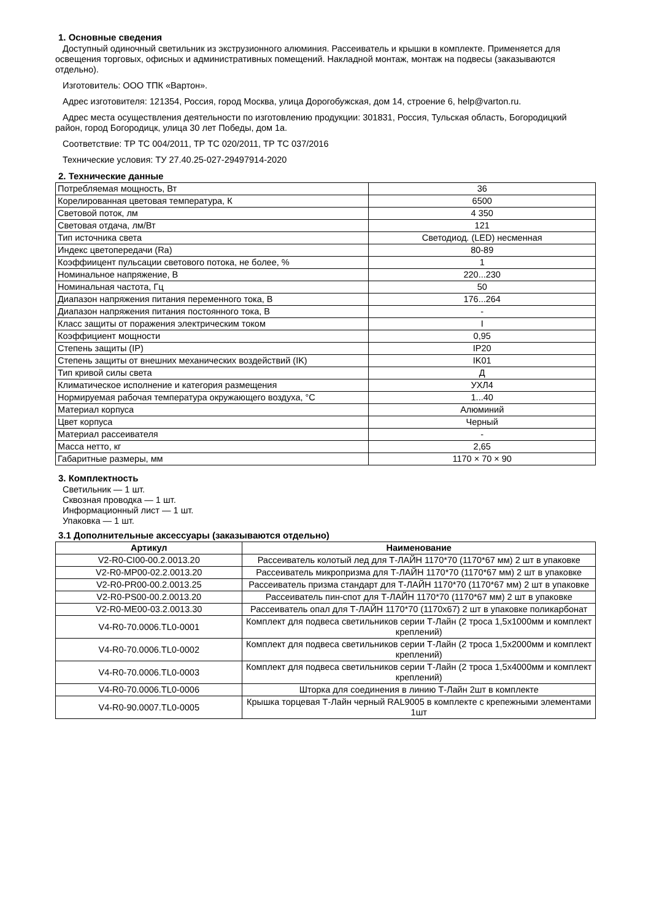1. Основные сведения
Доступный одиночный светильник из экструзионного алюминия. Рассеиватель и крышки в комплекте. Применяется для освещения торговых, офисных и административных помещений. Накладной монтаж, монтаж на подвесы (заказываются отдельно).
Изготовитель: ООО ТПК «Вартон».
Адрес изготовителя: 121354, Россия, город Москва, улица Дорогобужская, дом 14, строение 6, help@varton.ru.
Адрес места осуществления деятельности по изготовлению продукции: 301831, Россия, Тульская область, Богородицкий район, город Богородицк, улица 30 лет Победы, дом 1а.
Соответствие: ТР ТС 004/2011, ТР ТС 020/2011, ТР ТС 037/2016
Технические условия: ТУ 27.40.25-027-29497914-2020
2. Технические данные
| Потребляемая мощность, Вт | 36 |
| Корелированная цветовая температура, К | 6500 |
| Световой поток, лм | 4 350 |
| Световая отдача, лм/Вт | 121 |
| Тип источника света | Светодиод. (LED) несменная |
| Индекс цветопередачи (Ra) | 80-89 |
| Коэффиицент пульсации светового потока, не более, % | 1 |
| Номинальное напряжение, В | 220...230 |
| Номинальная частота, Гц | 50 |
| Диапазон напряжения питания переменного тока, В | 176...264 |
| Диапазон напряжения питания постоянного тока, В | - |
| Класс защиты от поражения электрическим током | I |
| Коэффициент мощности | 0,95 |
| Степень защиты (IP) | IP20 |
| Степень защиты от внешних механических воздействий (IK) | IK01 |
| Тип кривой силы света | Д |
| Климатическое исполнение и категория размещения | УХЛ4 |
| Нормируемая рабочая температура окружающего воздуха, °С | 1...40 |
| Материал корпуса | Алюминий |
| Цвет корпуса | Черный |
| Материал рассеивателя | - |
| Масса нетто, кг | 2,65 |
| Габаритные размеры, мм | 1170 × 70 × 90 |
3. Комплектность
Светильник — 1 шт.
Сквозная проводка — 1 шт.
Информационный лист — 1 шт.
Упаковка — 1 шт.
3.1 Дополнительные аксессуары (заказываются отдельно)
| Артикул | Наименование |
| --- | --- |
| V2-R0-CI00-00.2.0013.20 | Рассеиватель колотый лед для Т-ЛАЙН 1170*70 (1170*67 мм) 2 шт в упаковке |
| V2-R0-MP00-02.2.0013.20 | Рассеиватель микропризма для Т-ЛАЙН 1170*70 (1170*67 мм) 2 шт в упаковке |
| V2-R0-PR00-00.2.0013.25 | Рассеиватель призма стандарт для Т-ЛАЙН 1170*70 (1170*67 мм) 2 шт в упаковке |
| V2-R0-PS00-00.2.0013.20 | Рассеиватель пин-спот для Т-ЛАЙН 1170*70 (1170*67 мм) 2 шт в упаковке |
| V2-R0-ME00-03.2.0013.30 | Рассеиватель опал для Т-ЛАЙН 1170*70 (1170х67) 2 шт в упаковке поликарбонат |
| V4-R0-70.0006.TL0-0001 | Комплект для подвеса светильников серии Т-Лайн (2 троса 1,5х1000мм и комплект креплений) |
| V4-R0-70.0006.TL0-0002 | Комплект для подвеса светильников серии Т-Лайн (2 троса 1,5х2000мм и комплект креплений) |
| V4-R0-70.0006.TL0-0003 | Комплект для подвеса светильников серии Т-Лайн (2 троса 1,5х4000мм и комплект креплений) |
| V4-R0-70.0006.TL0-0006 | Шторка для соединения в линию Т-Лайн 2шт в комплекте |
| V4-R0-90.0007.TL0-0005 | Крышка торцевая Т-Лайн черный RAL9005 в комплекте с крепежными элементами 1шт |